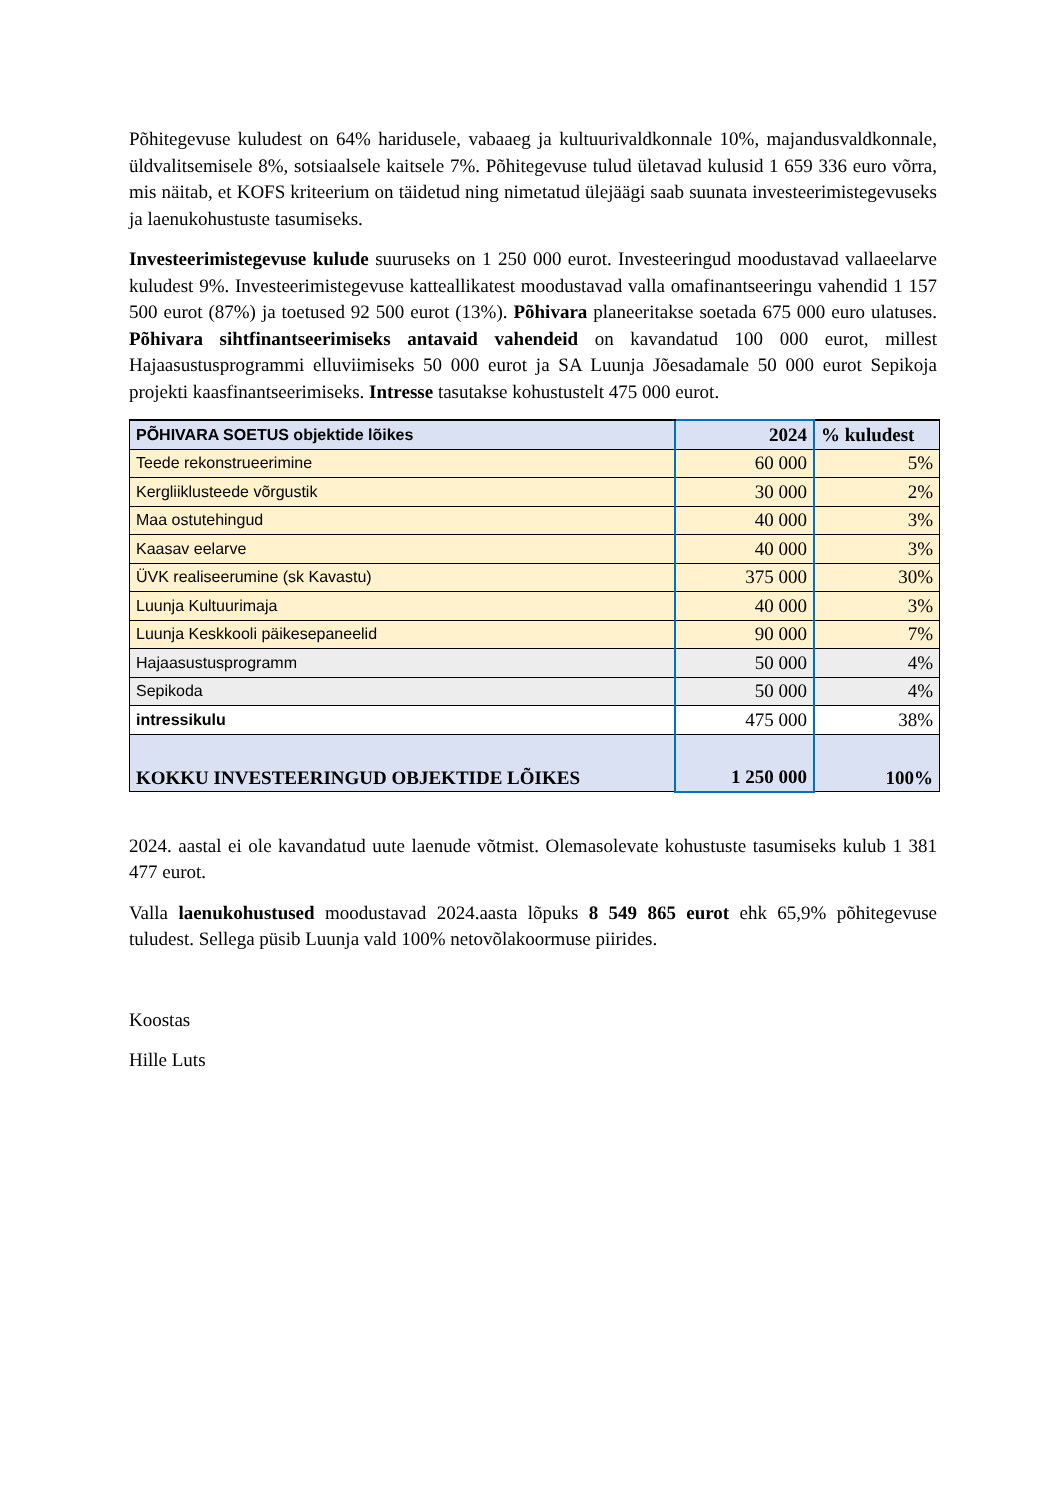Põhitegevuse kuludest on 64% haridusele, vabaaeg ja kultuurivaldkonnale 10%, majandusvaldkonnale, üldvalitsemisele 8%, sotsiaalsele kaitsele 7%. Põhitegevuse tulud ületavad kulusid 1 659 336 euro võrra, mis näitab, et KOFS kriteerium on täidetud ning nimetatud ülejäägi saab suunata investeerimistegevuseks ja laenukohustuste tasumiseks.
Investeerimistegevuse kulude suuruseks on 1 250 000 eurot. Investeeringud moodustavad vallaeelarve kuludest 9%. Investeerimistegevuse katteallikatest moodustavad valla omafinantseeringu vahendid 1 157 500 eurot (87%) ja toetused 92 500 eurot (13%). Põhivara planeeritakse soetada 675 000 euro ulatuses. Põhivara sihtfinantseerimiseks antavaid vahendeid on kavandatud 100 000 eurot, millest Hajaasustusprogrammi elluviimiseks 50 000 eurot ja SA Luunja Jõesadamale 50 000 eurot Sepikoja projekti kaasfinantseerimiseks. Intresse tasutakse kohustustelt 475 000 eurot.
| PÕHIVARA SOETUS objektide lõikes | 2024 | % kuludest |
| --- | --- | --- |
| Teede rekonstrueerimine | 60 000 | 5% |
| Kergliiklusteede võrgustik | 30 000 | 2% |
| Maa ostutehingud | 40 000 | 3% |
| Kaasav eelarve | 40 000 | 3% |
| ÜVK realiseerumine (sk Kavastu) | 375 000 | 30% |
| Luunja Kultuurimaja | 40 000 | 3% |
| Luunja Keskkooli päikesepaneelid | 90 000 | 7% |
| Hajaasustusprogramm | 50 000 | 4% |
| Sepikoda | 50 000 | 4% |
| intressikulu | 475 000 | 38% |
| KOKKU INVESTEERINGUD OBJEKTIDE LÕIKES | 1 250 000 | 100% |
2024. aastal ei ole kavandatud uute laenude võtmist. Olemasolevate kohustuste tasumiseks kulub 1 381 477 eurot.
Valla laenukohustused moodustavad 2024.aasta lõpuks 8 549 865 eurot ehk 65,9% põhitegevuse tuludest. Sellega püsib Luunja vald 100% netovõlakoormuse piirides.
Koostas
Hille Luts